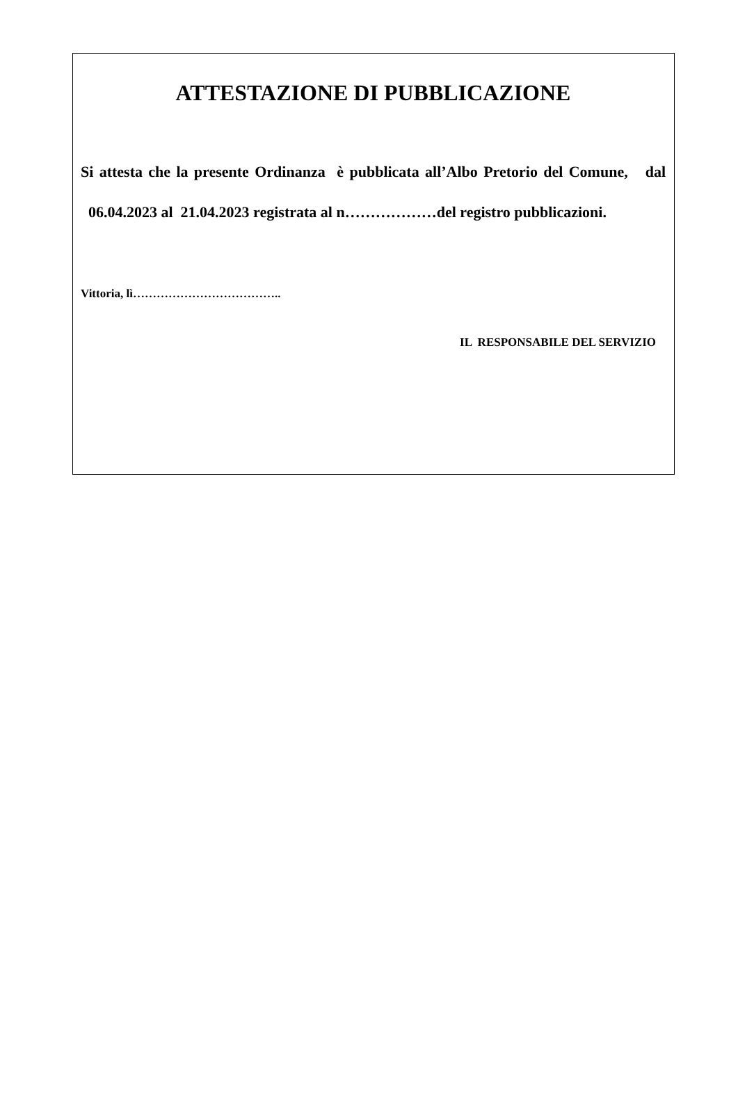ATTESTAZIONE DI PUBBLICAZIONE
Si attesta che la presente Ordinanza è pubblicata all’Albo Pretorio del Comune, dal 06.04.2023 al 21.04.2023 registrata al n………………del registro pubblicazioni.
Vittoria, lì………………………………..
IL RESPONSABILE DEL SERVIZIO